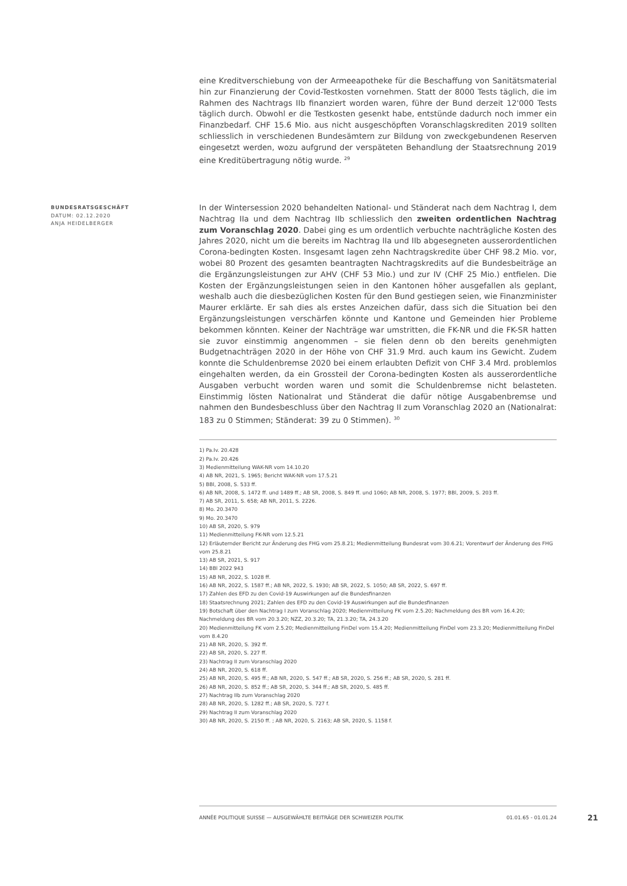eine Kreditverschiebung von der Armeeapotheke für die Beschaffung von Sanitätsmaterial hin zur Finanzierung der Covid-Testkosten vornehmen. Statt der 8000 Tests täglich, die im Rahmen des Nachtrags IIb finanziert worden waren, führe der Bund derzeit 12'000 Tests täglich durch. Obwohl er die Testkosten gesenkt habe, entstünde dadurch noch immer ein Finanzbedarf. CHF 15.6 Mio. aus nicht ausgeschöpften Voranschlagskrediten 2019 sollten schliesslich in verschiedenen Bundesämtern zur Bildung von zweckgebundenen Reserven eingesetzt werden, wozu aufgrund der verspäteten Behandlung der Staatsrechnung 2019 eine Kreditübertragung nötig wurde. <sup>29</sup>
BUNDESRATSGESCHÄFT
DATUM: 02.12.2020
ANJA HEIDELBERGER
In der Wintersession 2020 behandelten National- und Ständerat nach dem Nachtrag I, dem Nachtrag IIa und dem Nachtrag IIb schliesslich den zweiten ordentlichen Nachtrag zum Voranschlag 2020. Dabei ging es um ordentlich verbuchte nachträgliche Kosten des Jahres 2020, nicht um die bereits im Nachtrag IIa und IIb abgesegneten ausserordentlichen Corona-bedingten Kosten. Insgesamt lagen zehn Nachtragskredite über CHF 98.2 Mio. vor, wobei 80 Prozent des gesamten beantragten Nachtragskredits auf die Bundesbeiträge an die Ergänzungsleistungen zur AHV (CHF 53 Mio.) und zur IV (CHF 25 Mio.) entfielen. Die Kosten der Ergänzungsleistungen seien in den Kantonen höher ausgefallen als geplant, weshalb auch die diesbezüglichen Kosten für den Bund gestiegen seien, wie Finanzminister Maurer erklärte. Er sah dies als erstes Anzeichen dafür, dass sich die Situation bei den Ergänzungsleistungen verschärfen könnte und Kantone und Gemeinden hier Probleme bekommen könnten. Keiner der Nachträge war umstritten, die FK-NR und die FK-SR hatten sie zuvor einstimmig angenommen – sie fielen denn ob den bereits genehmigten Budgetnachträgen 2020 in der Höhe von CHF 31.9 Mrd. auch kaum ins Gewicht. Zudem konnte die Schuldenbremse 2020 bei einem erlaubten Defizit von CHF 3.4 Mrd. problemlos eingehalten werden, da ein Grossteil der Corona-bedingten Kosten als ausserordentliche Ausgaben verbucht worden waren und somit die Schuldenbremse nicht belasteten. Einstimmig lösten Nationalrat und Ständerat die dafür nötige Ausgabenbremse und nahmen den Bundesbeschluss über den Nachtrag II zum Voranschlag 2020 an (Nationalrat: 183 zu 0 Stimmen; Ständerat: 39 zu 0 Stimmen). <sup>30</sup>
1) Pa.Iv. 20.428
2) Pa.Iv. 20.426
3) Medienmitteilung WAK-NR vom 14.10.20
4) AB NR, 2021, S. 1965; Bericht WAK-NR vom 17.5.21
5) BBl, 2008, S. 533 ff.
6) AB NR, 2008, S. 1472 ff. und 1489 ff.; AB SR, 2008, S. 849 ff. und 1060; AB NR, 2008, S. 1977; BBl, 2009, S. 203 ff.
7) AB SR, 2011, S. 658; AB NR, 2011, S. 2226.
8) Mo. 20.3470
9) Mo. 20.3470
10) AB SR, 2020, S. 979
11) Medienmitteilung FK-NR vom 12.5.21
12) Erläuternder Bericht zur Änderung des FHG vom 25.8.21; Medienmitteilung Bundesrat vom 30.6.21; Vorentwurf der Änderung des FHG vom 25.8.21
13) AB SR, 2021, S. 917
14) BBl 2022 943
15) AB NR, 2022, S. 1028 ff.
16) AB NR, 2022, S. 1587 ff.; AB NR, 2022, S. 1930; AB SR, 2022, S. 1050; AB SR, 2022, S. 697 ff.
17) Zahlen des EFD zu den Covid-19 Auswirkungen auf die Bundesfinanzen
18) Staatsrechnung 2021; Zahlen des EFD zu den Covid-19 Auswirkungen auf die Bundesfinanzen
19) Botschaft über den Nachtrag I zum Voranschlag 2020; Medienmitteilung FK vom 2.5.20; Nachmeldung des BR vom 16.4.20; Nachmeldung des BR vom 20.3.20; NZZ, 20.3.20; TA, 21.3.20; TA, 24.3.20
20) Medienmitteilung FK vom 2.5.20; Medienmitteilung FinDel vom 15.4.20; Medienmitteilung FinDel vom 23.3.20; Medienmitteilung FinDel vom 8.4.20
21) AB NR, 2020, S. 392 ff.
22) AB SR, 2020, S. 227 ff.
23) Nachtrag II zum Voranschlag 2020
24) AB NR, 2020, S. 618 ff.
25) AB NR, 2020, S. 495 ff.; AB NR, 2020, S. 547 ff.; AB SR, 2020, S. 256 ff.; AB SR, 2020, S. 281 ff.
26) AB NR, 2020, S. 852 ff.; AB SR, 2020, S. 344 ff.; AB SR, 2020, S. 485 ff.
27) Nachtrag IIb zum Voranschlag 2020
28) AB NR, 2020, S. 1282 ff.; AB SR, 2020, S. 727 f.
29) Nachtrag II zum Voranschlag 2020
30) AB NR, 2020, S. 2150 ff. ; AB NR, 2020, S. 2163; AB SR, 2020, S. 1158 f.
ANNÉE POLITIQUE SUISSE — AUSGEWÄHLTE BEITRÄGE DER SCHWEIZER POLITIK 01.01.65 - 01.01.24
21